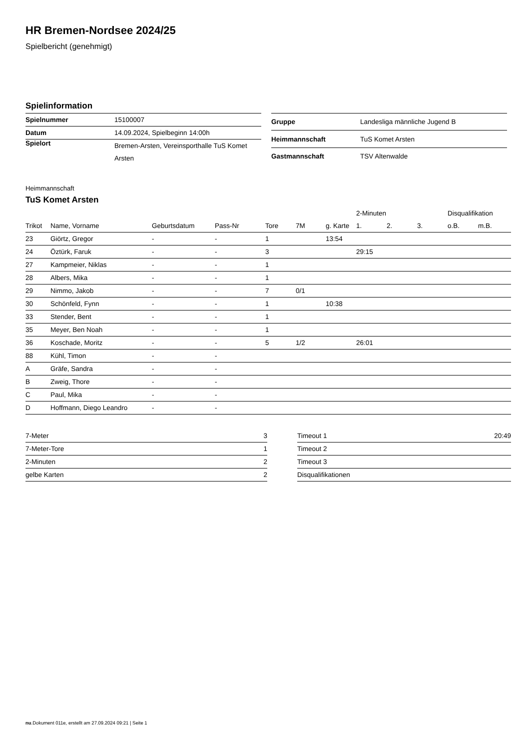HR Bremen-Nordsee 2024/25
Spielbericht (genehmigt)
Spielinformation
| Spielnummer | 15100007 |
| Datum | 14.09.2024, Spielbeginn 14:00h |
| Spielort | Bremen-Arsten, Vereinsporthalle TuS Komet Arsten |
| Gruppe | Landesliga männliche Jugend B |
| Heimmannschaft | TuS Komet Arsten |
| Gastmannschaft | TSV Altenwalde |
Heimmannschaft
TuS Komet Arsten
| | | | | | | | 2-Minuten | | | Disqualifikation | |
| --- | --- | --- | --- | --- | --- | --- | --- | --- | --- | --- | --- |
| Trikot | Name, Vorname | Geburtsdatum | Pass-Nr | Tore | 7M | g. Karte | 1. | 2. | 3. | o.B. | m.B. |
| 23 | Giörtz, Gregor | - | - | 1 | | 13:54 | | | | | |
| 24 | Öztürk, Faruk | - | - | 3 | | | 29:15 | | | | |
| 27 | Kampmeier, Niklas | - | - | 1 | | | | | | | |
| 28 | Albers, Mika | - | - | 1 | | | | | | | |
| 29 | Nimmo, Jakob | - | - | 7 | 0/1 | | | | | | |
| 30 | Schönfeld, Fynn | - | - | 1 | | 10:38 | | | | | |
| 33 | Stender, Bent | - | - | 1 | | | | | | | |
| 35 | Meyer, Ben Noah | - | - | 1 | | | | | | | |
| 36 | Koschade, Moritz | - | - | 5 | 1/2 | | 26:01 | | | | |
| 88 | Kühl, Timon | - | - | | | | | | | | |
| A | Gräfe, Sandra | - | - | | | | | | | | |
| B | Zweig, Thore | - | - | | | | | | | | |
| C | Paul, Mika | - | - | | | | | | | | |
| D | Hoffmann, Diego Leandro | - | - | | | | | | | | |
| 7-Meter | 3 |
| 7-Meter-Tore | 1 |
| 2-Minuten | 2 |
| gelbe Karten | 2 |
| Timeout 1 | 20:49 |
| Timeout 2 | |
| Timeout 3 | |
| Disqualifikationen | |
nu.Dokument 011e, erstellt am 27.09.2024 09:21 | Seite 1